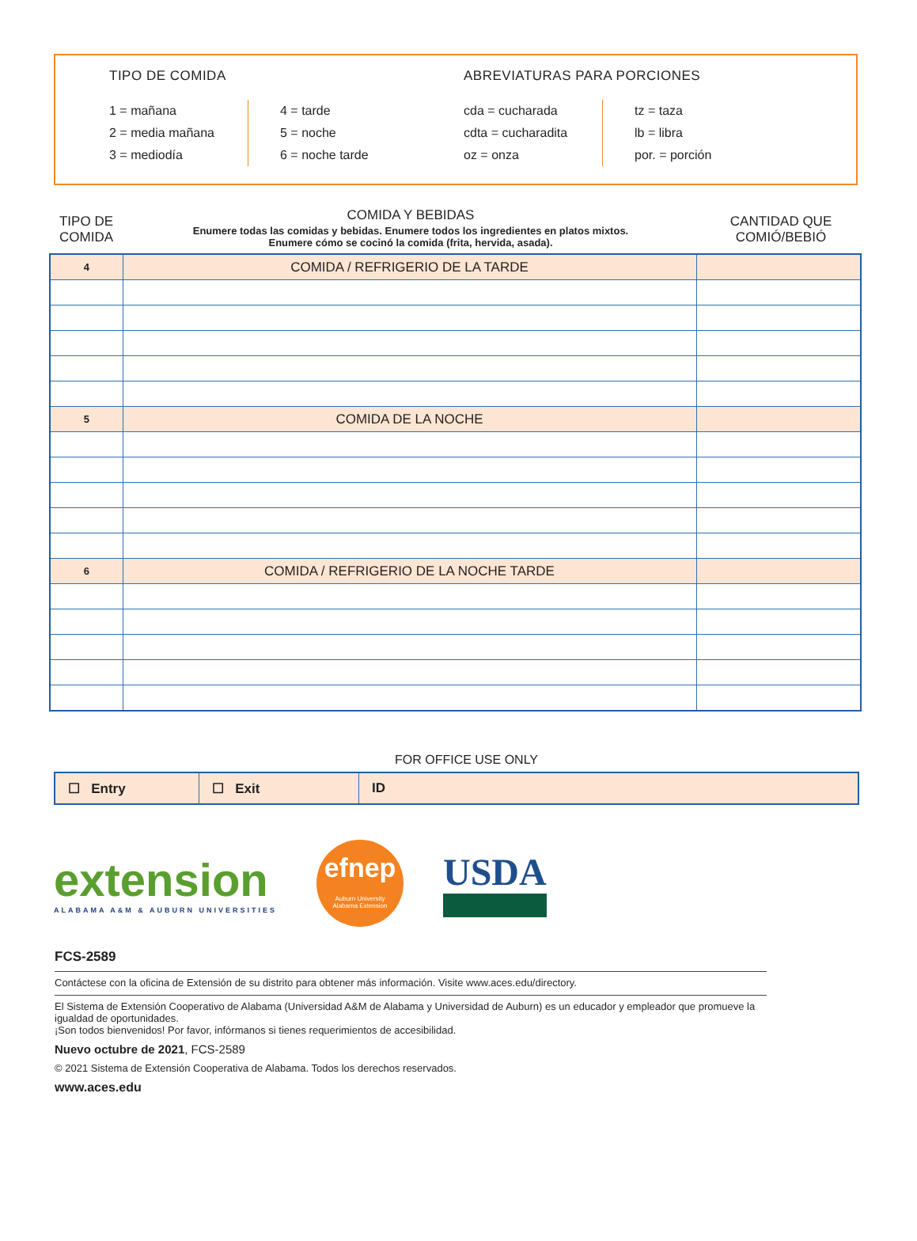TIPO DE COMIDA
1 = mañana
2 = media mañana
3 = mediodía
4 = tarde
5 = noche
6 = noche tarde
ABREVIATURAS PARA PORCIONES
cda = cucharada
cdta = cucharadita
oz = onza
tz = taza
lb = libra
por. = porción
TIPO DE COMIDA
COMIDA Y BEBIDAS
Enumere todas las comidas y bebidas. Enumere todos los ingredientes en platos mixtos.
Enumere cómo se cocinó la comida (frita, hervida, asada).
CANTIDAD QUE COMIÓ/BEBIÓ
| 4 | COMIDA / REFRIGERIO DE LA TARDE | |
| 5 | COMIDA DE LA NOCHE | |
| 6 | COMIDA / REFRIGERIO DE LA NOCHE TARDE | |
FOR OFFICE USE ONLY
| ☐ Entry | ☐ Exit | ID |
extension
ALABAMA A&M & AUBURN UNIVERSITIES
efnep
Auburn University
Alabama Extension
USDA
FCS-2589
Contáctese con la oficina de Extensión de su distrito para obtener más información. Visite www.aces.edu/directory.
El Sistema de Extensión Cooperativo de Alabama (Universidad A&M de Alabama y Universidad de Auburn) es un educador y empleador que promueve la igualdad de oportunidades.
¡Son todos bienvenidos! Por favor, infórmanos si tienes requerimientos de accesibilidad.
Nuevo octubre de 2021, FCS-2589
© 2021 Sistema de Extensión Cooperativa de Alabama. Todos los derechos reservados.
www.aces.edu